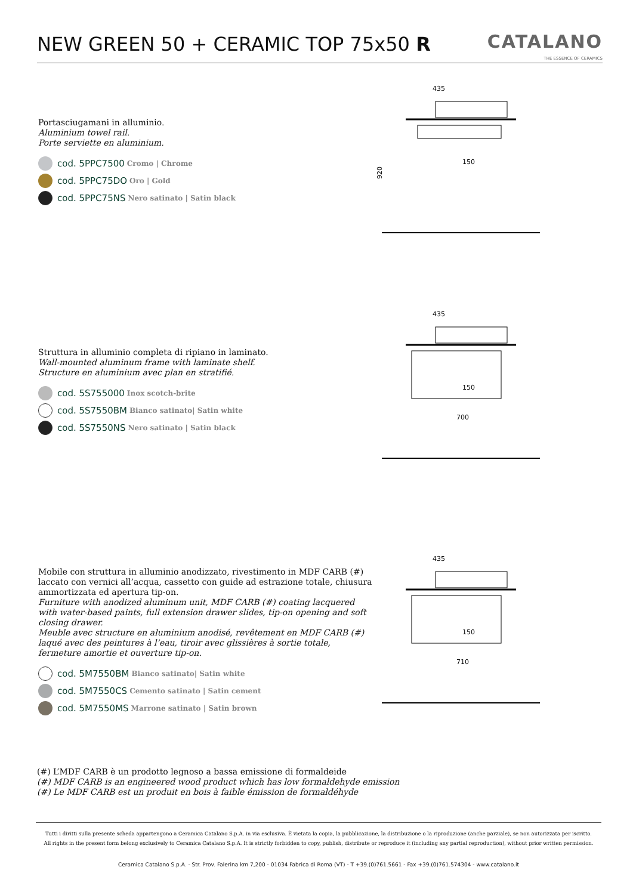NEW GREEN 50 + CERAMIC TOP 75x50 R
CATALANO
THE ESSENCE OF CERAMICS
Portasciugamani in alluminio.
Aluminium towel rail.
Porte serviette en aluminium.
cod. 5PPC7500 Cromo | Chrome
cod. 5PPC75DO Oro | Gold
cod. 5PPC75NS Nero satinato | Satin black
Struttura in alluminio completa di ripiano in laminato.
Wall-mounted aluminum frame with laminate shelf.
Structure en aluminium avec plan en stratifié.
cod. 5S755000 Inox scotch-brite
cod. 5S7550BM Bianco satinato| Satin white
cod. 5S7550NS Nero satinato | Satin black
Mobile con struttura in alluminio anodizzato, rivestimento in MDF CARB (#) laccato con vernici all’acqua, cassetto con guide ad estrazione totale, chiusura ammortizzata ed apertura tip-on.
Furniture with anodized aluminum unit, MDF CARB (#) coating lacquered with water-based paints, full extension drawer slides, tip-on opening and soft closing drawer.
Meuble avec structure en aluminium anodisé, revêtement en MDF CARB (#) laqué avec des peintures à l’eau, tiroir avec glissières à sortie totale, fermeture amortie et ouverture tip-on.
cod. 5M7550BM Bianco satinato| Satin white
cod. 5M7550CS Cemento satinato | Satin cement
cod. 5M7550MS Marrone satinato | Satin brown
435
150
920
435
150
700
435
150
710
(#) L’MDF CARB è un prodotto legnoso a bassa emissione di formaldeide
(#) MDF CARB is an engineered wood product which has low formaldehyde emission
(#) Le MDF CARB est un produit en bois à faible émission de formaldéhyde
Tutti i diritti sulla presente scheda appartengono a Ceramica Catalano S.p.A. in via esclusiva. È vietata la copia, la pubblicazione, la distribuzione o la riproduzione (anche parziale), se non autorizzata per iscritto.
All rights in the present form belong exclusively to Ceramica Catalano S.p.A. It is strictly forbidden to copy, publish, distribute or reproduce it (including any partial reproduction), without prior written permission.
Ceramica Catalano S.p.A. - Str. Prov. Falerina km 7,200 - 01034 Fabrica di Roma (VT) - T +39.(0)761.5661 - Fax +39.(0)761.574304 - www.catalano.it